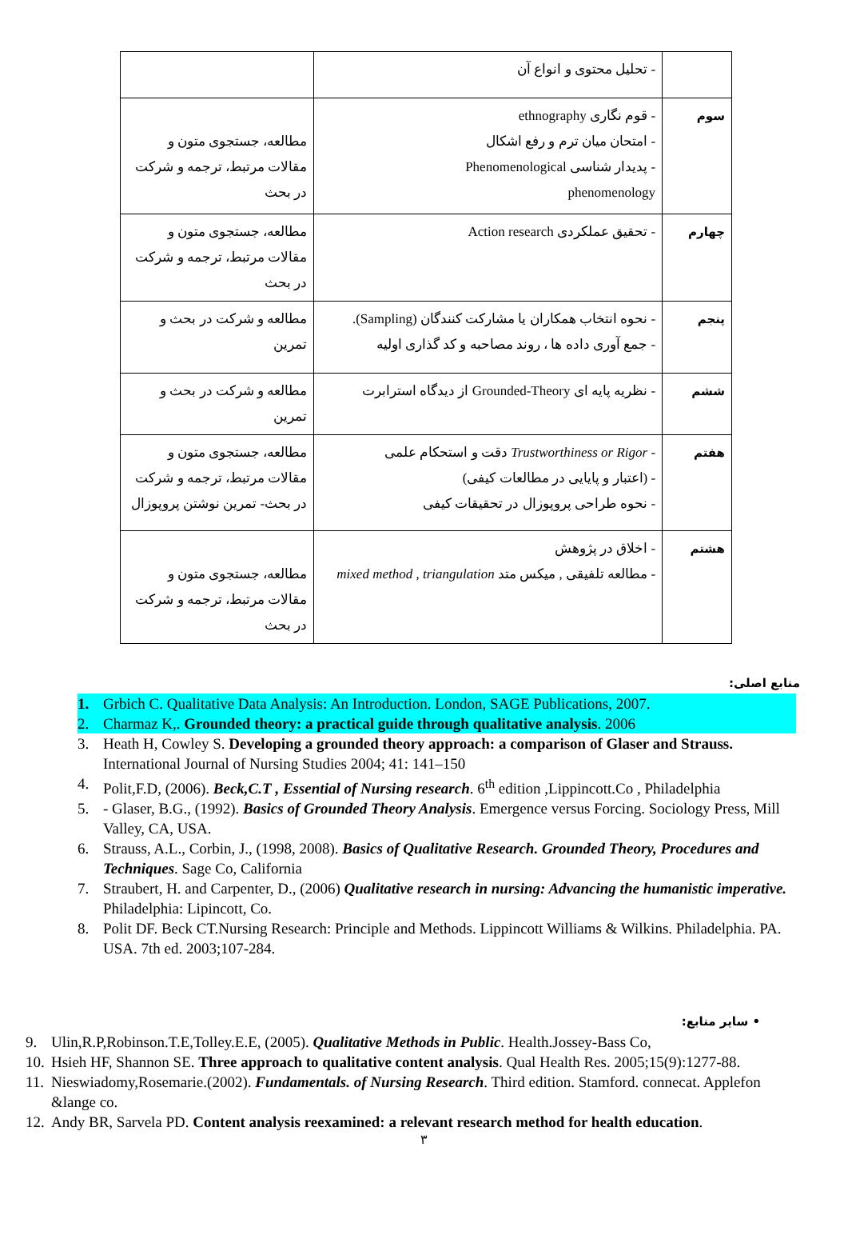| | - تحلیل محتوی و انواع آن | |
| سوم | - قوم نگاری ethnography - امتحان میان ترم و رفع اشکال - پدیدار شناسی Phenomenological phenomenology | مطالعه، جستجوی متون و مقالات مرتبط، ترجمه و شرکت در بحث |
| چهارم | - تحقیق عملکردی Action research | مطالعه، جستجوی متون و مقالات مرتبط، ترجمه و شرکت در بحث |
| پنجم | - نحوه انتخاب همکاران یا مشارکت کنندگان (Sampling). - جمع آوری داده ها ، روند مصاحبه و کد گذاری اولیه | مطالعه و شرکت در بحث و تمرین |
| ششم | - نظریه پایه ای Grounded-Theory از دیدگاه استرابرت | مطالعه و شرکت در بحث و تمرین |
| هفتم | - Trustworthiness or Rigor دقت و استحکام علمی - (اعتبار و پایایی در مطالعات کیفی) - نحوه طراحی پروپوزال در تحقیقات کیفی | مطالعه، جستجوی متون و مقالات مرتبط، ترجمه و شرکت در بحث- تمرین نوشتن پروپوزال |
| هشتم | - اخلاق در پژوهش - مطالعه تلفیقی , میکس متد mixed method , triangulation | مطالعه، جستجوی متون و مقالات مرتبط، ترجمه و شرکت در بحث |
منابع اصلی:
1. Grbich C. Qualitative Data Analysis: An Introduction. London, SAGE Publications, 2007.
2. Charmaz K,. Grounded theory: a practical guide through qualitative analysis. 2006
3. Heath H, Cowley S. Developing a grounded theory approach: a comparison of Glaser and Strauss. International Journal of Nursing Studies 2004; 41: 141–150
4. Polit,F.D, (2006). Beck,C.T , Essential of Nursing research. 6<sup>th</sup> edition ,Lippincott.Co , Philadelphia
5. - Glaser, B.G., (1992). Basics of Grounded Theory Analysis. Emergence versus Forcing. Sociology Press, Mill Valley, CA, USA.
6. Strauss, A.L., Corbin, J., (1998, 2008). Basics of Qualitative Research. Grounded Theory, Procedures and Techniques. Sage Co, California
7. Straubert, H. and Carpenter, D., (2006) Qualitative research in nursing: Advancing the humanistic imperative. Philadelphia: Lipincott, Co.
8. Polit DF. Beck CT.Nursing Research: Principle and Methods. Lippincott Williams & Wilkins. Philadelphia. PA. USA. 7th ed. 2003;107-284.
• سایر منابع:
9. Ulin,R.P,Robinson.T.E,Tolley.E.E, (2005). Qualitative Methods in Public. Health.Jossey-Bass Co,
10. Hsieh HF, Shannon SE. Three approach to qualitative content analysis. Qual Health Res. 2005;15(9):1277-88.
11. Nieswiadomy,Rosemarie.(2002). Fundamentals. of Nursing Research. Third edition. Stamford. connecat. Applefon &lange co.
12. Andy BR, Sarvela PD. Content analysis reexamined: a relevant research method for health education.
۳